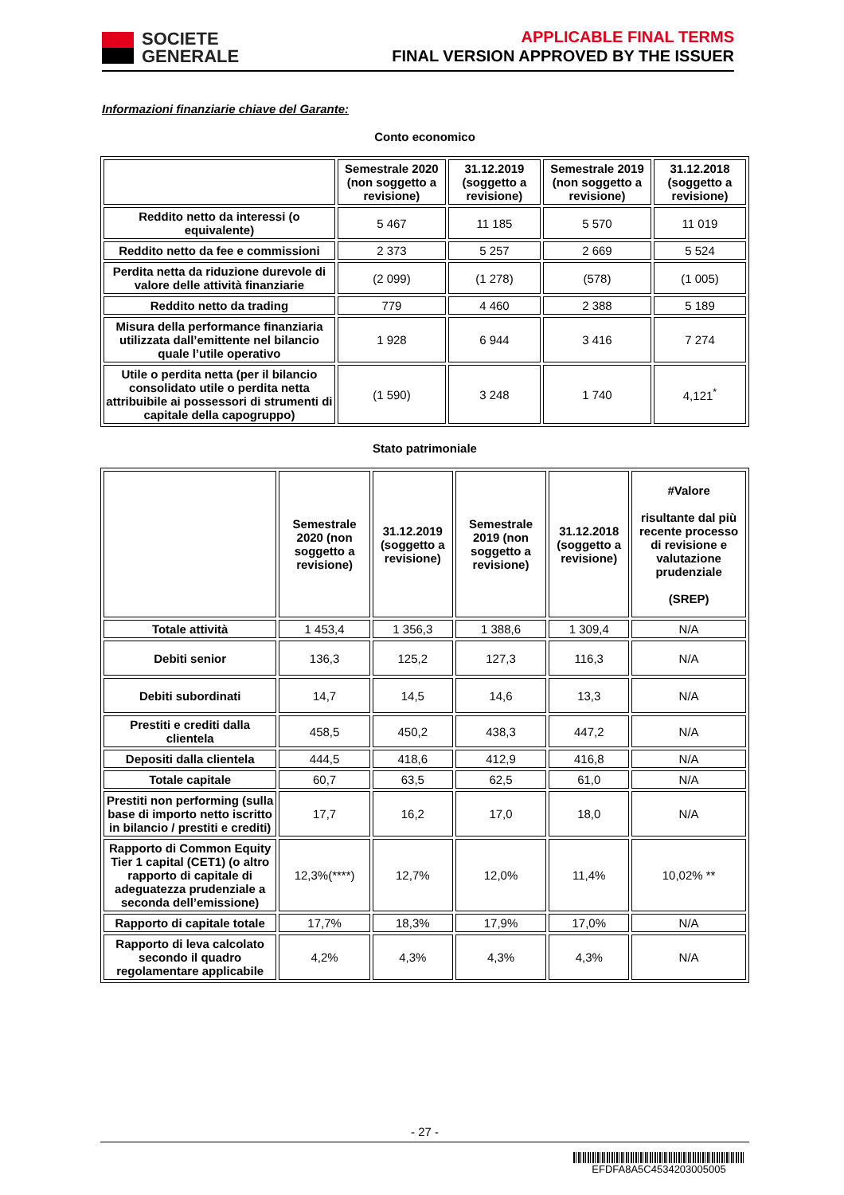SOCIETE
GENERALE
APPLICABLE FINAL TERMS
FINAL VERSION APPROVED BY THE ISSUER
Informazioni finanziarie chiave del Garante:
Conto economico
| | Semestrale 2020 (non soggetto a revisione) | 31.12.2019 (soggetto a revisione) | Semestrale 2019 (non soggetto a revisione) | 31.12.2018 (soggetto a revisione) |
| --- | --- | --- | --- | --- |
| Reddito netto da interessi (o equivalente) | 5 467 | 11 185 | 5 570 | 11 019 |
| Reddito netto da fee e commissioni | 2 373 | 5 257 | 2 669 | 5 524 |
| Perdita netta da riduzione durevole di valore delle attività finanziarie | (2 099) | (1 278) | (578) | (1 005) |
| Reddito netto da trading | 779 | 4 460 | 2 388 | 5 189 |
| Misura della performance finanziaria utilizzata dall’emittente nel bilancio quale l’utile operativo | 1 928 | 6 944 | 3 416 | 7 274 |
| Utile o perdita netta (per il bilancio consolidato utile o perdita netta attribuibile ai possessori di strumenti di capitale della capogruppo) | (1 590) | 3 248 | 1 740 | 4,121<sup>*</sup> |
Stato patrimoniale
| | Semestrale 2020 (non soggetto a revisione) | 31.12.2019 (soggetto a revisione) | Semestrale 2019 (non soggetto a revisione) | 31.12.2018 (soggetto a revisione) | #Valore risultante dal più recente processo di revisione e valutazione prudenziale (SREP) |
| --- | --- | --- | --- | --- | --- |
| Totale attività | 1 453,4 | 1 356,3 | 1 388,6 | 1 309,4 | N/A |
| Debiti senior | 136,3 | 125,2 | 127,3 | 116,3 | N/A |
| Debiti subordinati | 14,7 | 14,5 | 14,6 | 13,3 | N/A |
| Prestiti e crediti dalla clientela | 458,5 | 450,2 | 438,3 | 447,2 | N/A |
| Depositi dalla clientela | 444,5 | 418,6 | 412,9 | 416,8 | N/A |
| Totale capitale | 60,7 | 63,5 | 62,5 | 61,0 | N/A |
| Prestiti non performing (sulla base di importo netto iscritto in bilancio / prestiti e crediti) | 17,7 | 16,2 | 17,0 | 18,0 | N/A |
| Rapporto di Common Equity Tier 1 capital (CET1) (o altro rapporto di capitale di adeguatezza prudenziale a seconda dell’emissione) | 12,3%(****) | 12,7% | 12,0% | 11,4% | 10,02% ** |
| Rapporto di capitale totale | 17,7% | 18,3% | 17,9% | 17,0% | N/A |
| Rapporto di leva calcolato secondo il quadro regolamentare applicabile | 4,2% | 4,3% | 4,3% | 4,3% | N/A |
- 27 -
EFDFA8A5C4534203005005